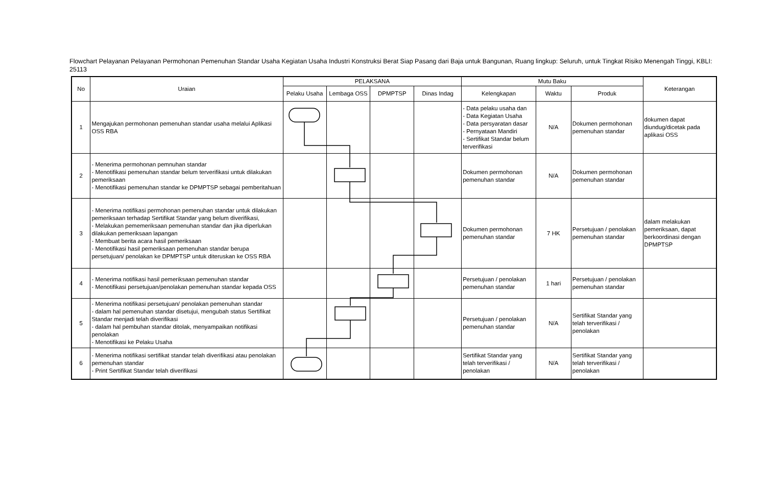Flowchart Pelayanan Pelayanan Permohonan Pemenuhan Standar Usaha Kegiatan Usaha Industri Konstruksi Berat Siap Pasang dari Baja untuk Bangunan, Ruang lingkup: Seluruh, untuk Tingkat Risiko Menengah Tinggi, KBLI: 25113
| No | Uraian | PELAKSANA | | | | Mutu Baku | | | Keterangan |
| --- | --- | --- | --- | --- | --- | --- | --- | --- | --- |
| | | Pelaku Usaha | Lembaga OSS | DPMPTSP | Dinas Indag | Kelengkapan | Waktu | Produk | |
| 1 | Mengajukan permohonan pemenuhan standar usaha melalui Aplikasi OSS RBA | | | | | - Data pelaku usaha dan - Data Kegiatan Usaha - Data persyaratan dasar - Pernyataan Mandiri - Sertifikat Standar belum terverifikasi | N/A | Dokumen permohonan pemenuhan standar | dokumen dapat diundug/dicetak pada aplikasi OSS |
| 2 | - Menerima permohonan pemnuhan standar - Menotifikasi pemenuhan standar belum terverifikasi untuk dilakukan pemeriksaan - Menotifikasi pemenuhan standar ke DPMPTSP sebagai pemberitahuan | | | | | Dokumen permohonan pemenuhan standar | N/A | Dokumen permohonan pemenuhan standar | |
| 3 | - Menerima notifikasi permohonan pemenuhan standar untuk dilakukan pemeriksaan terhadap Sertifikat Standar yang belum diverifikasi, - Melakukan pememeriksaan pemenuhan standar dan jika diperlukan dilakukan pemeriksaan lapangan - Membuat berita acara hasil pemeriksaan - Menotifikasi hasil pemeriksaan pemenuhan standar berupa persetujuan/ penolakan ke DPMPTSP untuk diteruskan ke OSS RBA | | | | | Dokumen permohonan pemenuhan standar | 7 HK | Persetujuan / penolakan pemenuhan standar | dalam melakukan pemeriksaan, dapat berkoordinasi dengan DPMPTSP |
| 4 | - Menerima notifikasi hasil pemeriksaan pemenuhan standar - Menotifikasi persetujuan/penolakan pemenuhan standar kepada OSS | | | | | Persetujuan / penolakan pemenuhan standar | 1 hari | Persetujuan / penolakan pemenuhan standar | |
| 5 | - Menerima notifikasi persetujuan/ penolakan pemenuhan standar - dalam hal pemenuhan standar disetujui, mengubah status Sertifikat Standar menjadi telah diverifikasi - dalam hal pembuhan standar ditolak, menyampaikan notifikasi penolakan - Menotifikasi ke Pelaku Usaha | | | | | Persetujuan / penolakan pemenuhan standar | N/A | Sertifikat Standar yang telah terverifikasi / penolakan | |
| 6 | - Menerima notifikasi sertifikat standar telah diverifikasi atau penolakan pemenuhan standar - Print Sertifikat Standar telah diverifikasi | | | | | Sertifikat Standar yang telah terverifikasi / penolakan | N/A | Sertifikat Standar yang telah terverifikasi / penolakan | |